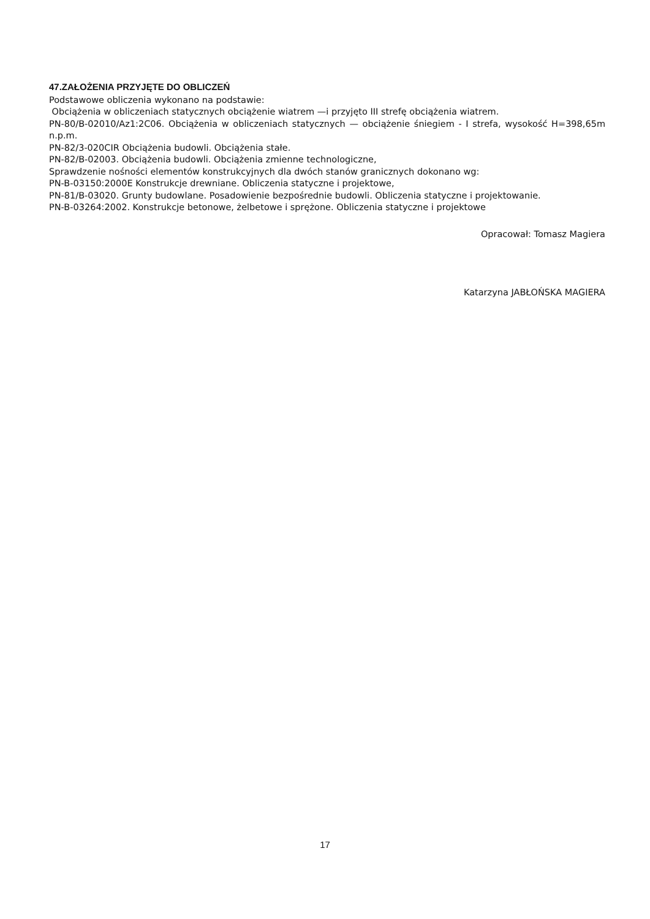47.ZAŁOŻENIA PRZYJĘTE DO OBLICZEŃ
Podstawowe obliczenia wykonano na podstawie:
Obciążenia w obliczeniach statycznych obciążenie wiatrem —i przyjęto III strefę obciążenia wiatrem.
PN-80/B-02010/Az1:2C06. Obciążenia w obliczeniach statycznych — obciążenie śniegiem - I strefa, wysokość H=398,65m n.p.m.
PN-82/3-020CIR Obciążenia budowli. Obciążenia stałe.
PN-82/B-02003. Obciążenia budowli. Obciążenia zmienne technologiczne,
Sprawdzenie nośności elementów konstrukcyjnych dla dwóch stanów granicznych dokonano wg:
PN-B-03150:2000E Konstrukcje drewniane. Obliczenia statyczne i projektowe,
PN-81/B-03020. Grunty budowlane. Posadowienie bezpośrednie budowli. Obliczenia statyczne i projektowanie.
PN-B-03264:2002. Konstrukcje betonowe, żelbetowe i sprężone. Obliczenia statyczne i projektowe
Opracował: Tomasz Magiera
Katarzyna JABŁOŃSKA MAGIERA
17